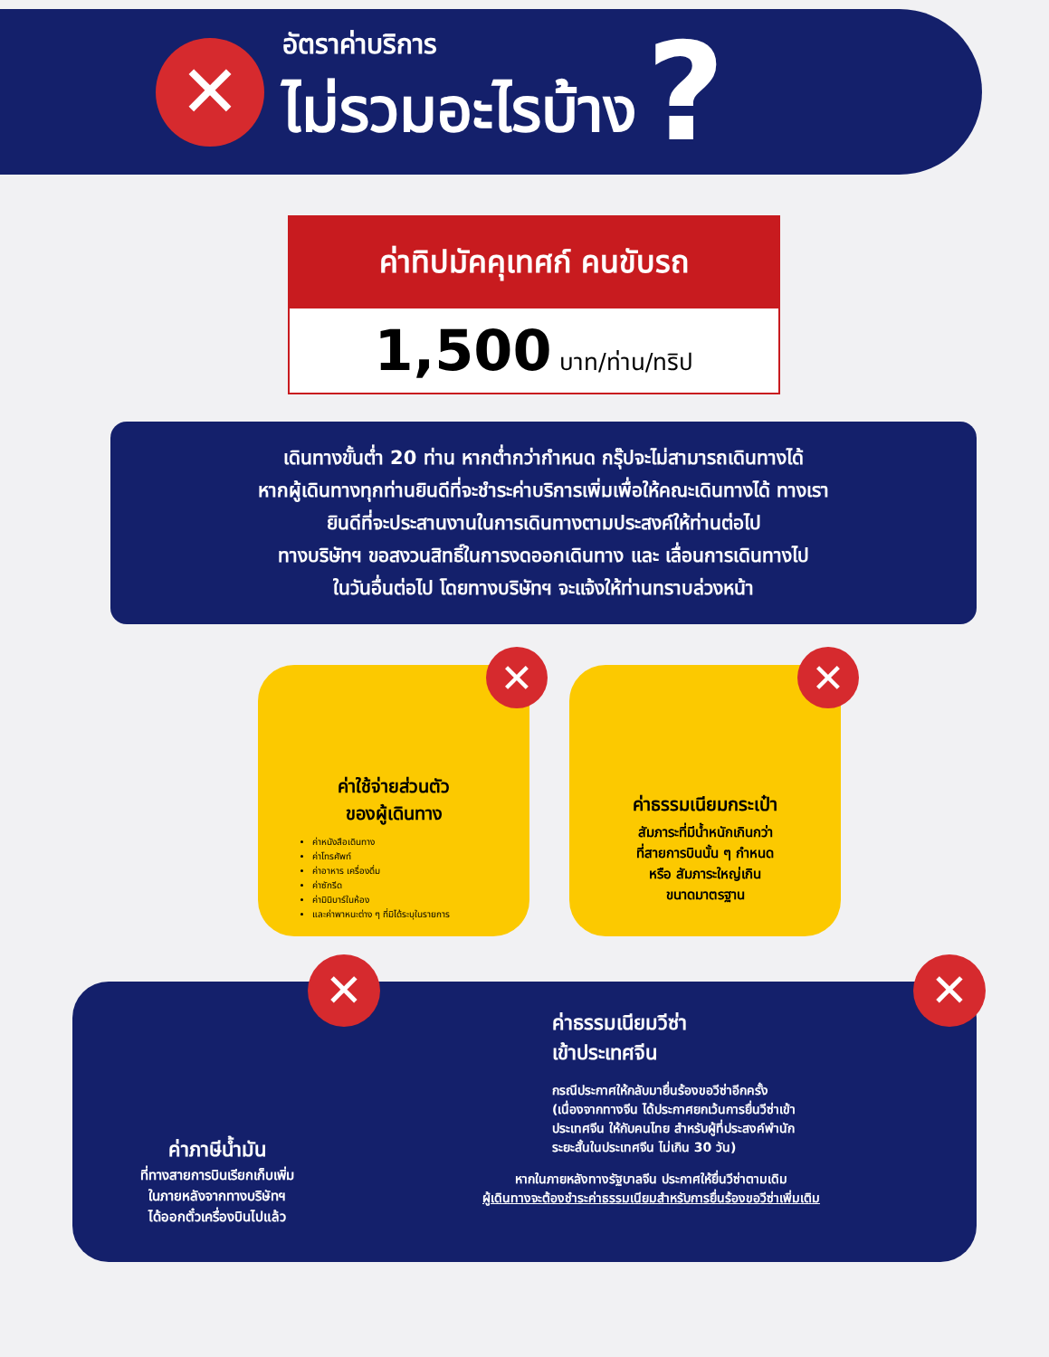✕
อัตราค่าบริการ
ไม่รวมอะไรบ้าง
?
ค่าทิปมัคคุเทศก์ คนขับรถ
1,500 บาท/ท่าน/ทริป
เดินทางขั้นต่ำ 20 ท่าน หากต่ำกว่ากำหนด กรุ๊ปจะไม่สามารถเดินทางได้
หากผู้เดินทางทุกท่านยินดีที่จะชำระค่าบริการเพิ่มเพื่อให้คณะเดินทางได้ ทางเรา
ยินดีที่จะประสานงานในการเดินทางตามประสงค์ให้ท่านต่อไป
ทางบริษัทฯ ขอสงวนสิทธิ์ในการงดออกเดินทาง และ เลื่อนการเดินทางไป
ในวันอื่นต่อไป โดยทางบริษัทฯ จะแจ้งให้ท่านทราบล่วงหน้า
✕
ค่าใช้จ่ายส่วนตัว
ของผู้เดินทาง
ค่าหนังสือเดินทาง
ค่าโทรศัพท์
ค่าอาหาร เครื่องดื่ม
ค่าซักรีด
ค่ามินิบาร์ในห้อง
และค่าพาหนะต่าง ๆ ที่มิได้ระบุในรายการ
✕
ค่าธรรมเนียมกระเป๋า
สัมภาระที่มีน้ำหนักเกินกว่า
ที่สายการบินนั้น ๆ กำหนด
หรือ สัมภาระใหญ่เกิน
ขนาดมาตรฐาน
✕ ✕
ค่าภาษีน้ำมัน
ที่ทางสายการบินเรียกเก็บเพิ่ม
ในภายหลังจากทางบริษัทฯ
ได้ออกตั๋วเครื่องบินไปแล้ว
ค่าธรรมเนียมวีซ่า
เข้าประเทศจีน
กรณีประกาศให้กลับมายื่นร้องขอวีซ่าอีกครั้ง
(เนื่องจากทางจีน ได้ประกาศยกเว้นการยื่นวีซ่าเข้า
ประเทศจีน ให้กับคนไทย สำหรับผู้ที่ประสงค์พำนัก
ระยะสั้นในประเทศจีน ไม่เกิน 30 วัน)
หากในภายหลังทางรัฐบาลจีน ประกาศให้ยื่นวีซ่าตามเดิม
ผู้เดินทางจะต้องชำระค่าธรรมเนียมสำหรับการยื่นร้องขอวีซ่าเพิ่มเติม